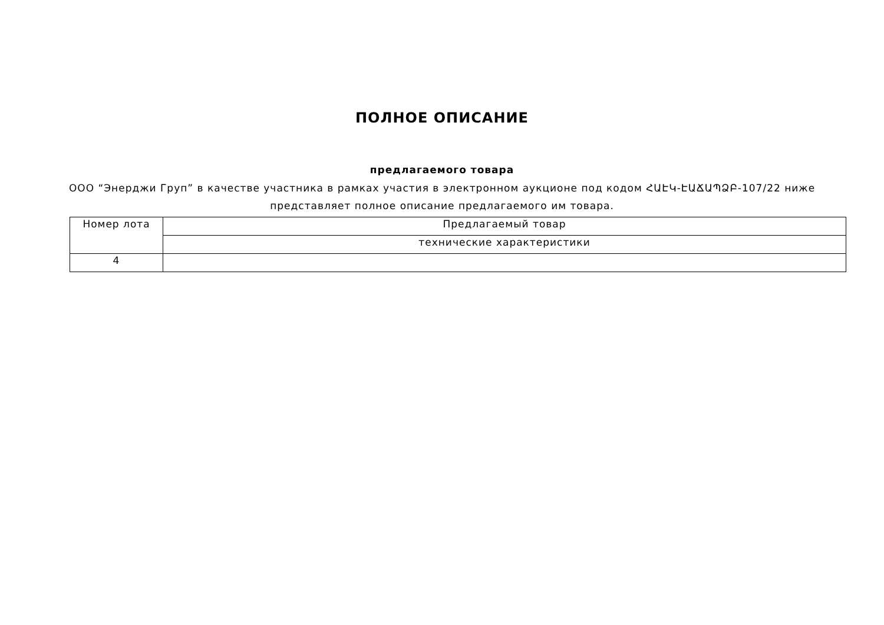ПОЛНОЕ ОПИСАНИЕ
предлагаемого товара
ООО “Энерджи Груп” в качестве участника в рамках участия в электронном аукционе под кодом ՀԱԷԿ-ԷԱՃԱՊՁԲ-107/22 ниже
представляет полное описание предлагаемого им товара.
| Номер лота | Предлагаемый товар |
| --- | --- |
| | технические характеристики |
| 4 | |